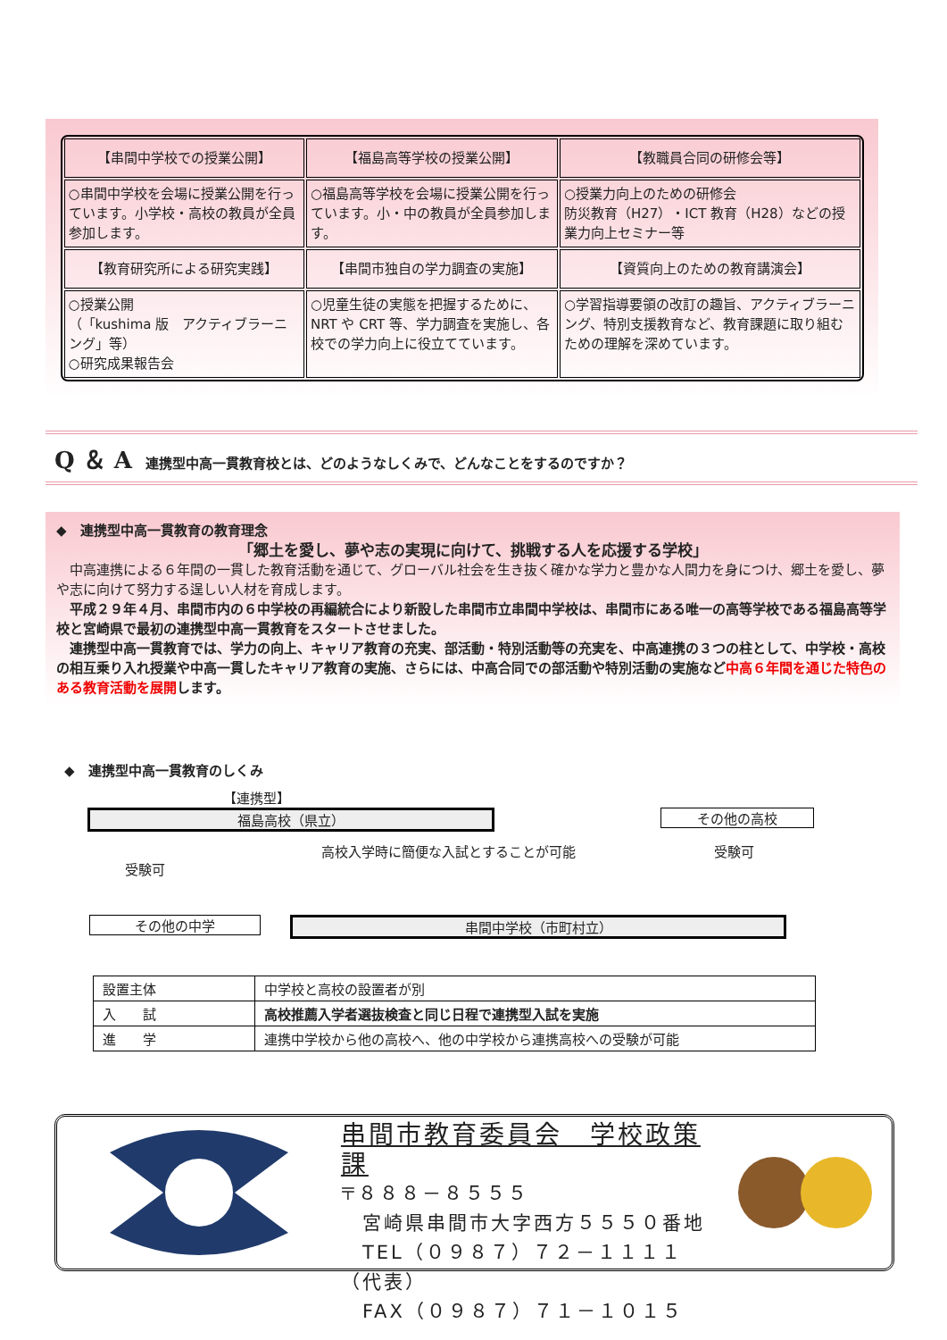| 【串間中学校での授業公開】 | 【福島高等学校の授業公開】 | 【教職員合同の研修会等】 |
| ○串間中学校を会場に授業公開を行っています。小学校・高校の教員が全員参加します。 | ○福島高等学校を会場に授業公開を行っています。小・中の教員が全員参加します。 | ○授業力向上のための研修会 防災教育（H27）・ICT 教育（H28）などの授業力向上セミナー等 |
| 【教育研究所による研究実践】 | 【串間市独自の学力調査の実施】 | 【資質向上のための教育講演会】 |
| ○授業公開 （「kushima 版 アクティブラーニング」等） ○研究成果報告会 | ○児童生徒の実態を把握するために、NRT や CRT 等、学力調査を実施し、各校での学力向上に役立てています。 | ○学習指導要領の改訂の趣旨、アクティブラーニング、特別支援教育など、教育課題に取り組むための理解を深めています。 |
Q ＆ A　連携型中高一貫教育校とは、どのようなしくみで、どんなことをするのですか？
◆　連携型中高一貫教育の教育理念
「郷土を愛し、夢や志の実現に向けて、挑戦する人を応援する学校」
　中高連携による６年間の一貫した教育活動を通じて、グローバル社会を生き抜く確かな学力と豊かな人間力を身につけ、郷土を愛し、夢や志に向けて努力する逞しい人材を育成します。
　平成２９年４月、串間市内の６中学校の再編統合により新設した串間市立串間中学校は、串間市にある唯一の高等学校である福島高等学校と宮崎県で最初の連携型中高一貫教育をスタートさせました。
　連携型中高一貫教育では、学力の向上、キャリア教育の充実、部活動・特別活動等の充実を、中高連携の３つの柱として、中学校・高校の相互乗り入れ授業や中高一貫したキャリア教育の実施、さらには、中高合同での部活動や特別活動の実施など中高６年間を通じた特色のある教育活動を展開します。
◆　連携型中高一貫教育のしくみ
【連携型】
福島高校（県立） その他の高校
高校入学時に簡便な入試とすることが可能
受験可
受験可
その他の中学 串間中学校（市町村立）
| 設置主体 | 中学校と高校の設置者が別 |
| 入 試 | 高校推薦入学者選抜検査と同じ日程で連携型入試を実施 |
| 進 学 | 連携中学校から他の高校へ、他の中学校から連携高校への受験が可能 |
串間市教育委員会　学校政策課
〒８８８－８５５５
　宮崎県串間市大字西方５５５０番地
　TEL（０９８７）７２－１１１１（代表）
　FAX（０９８７）７１－１０１５